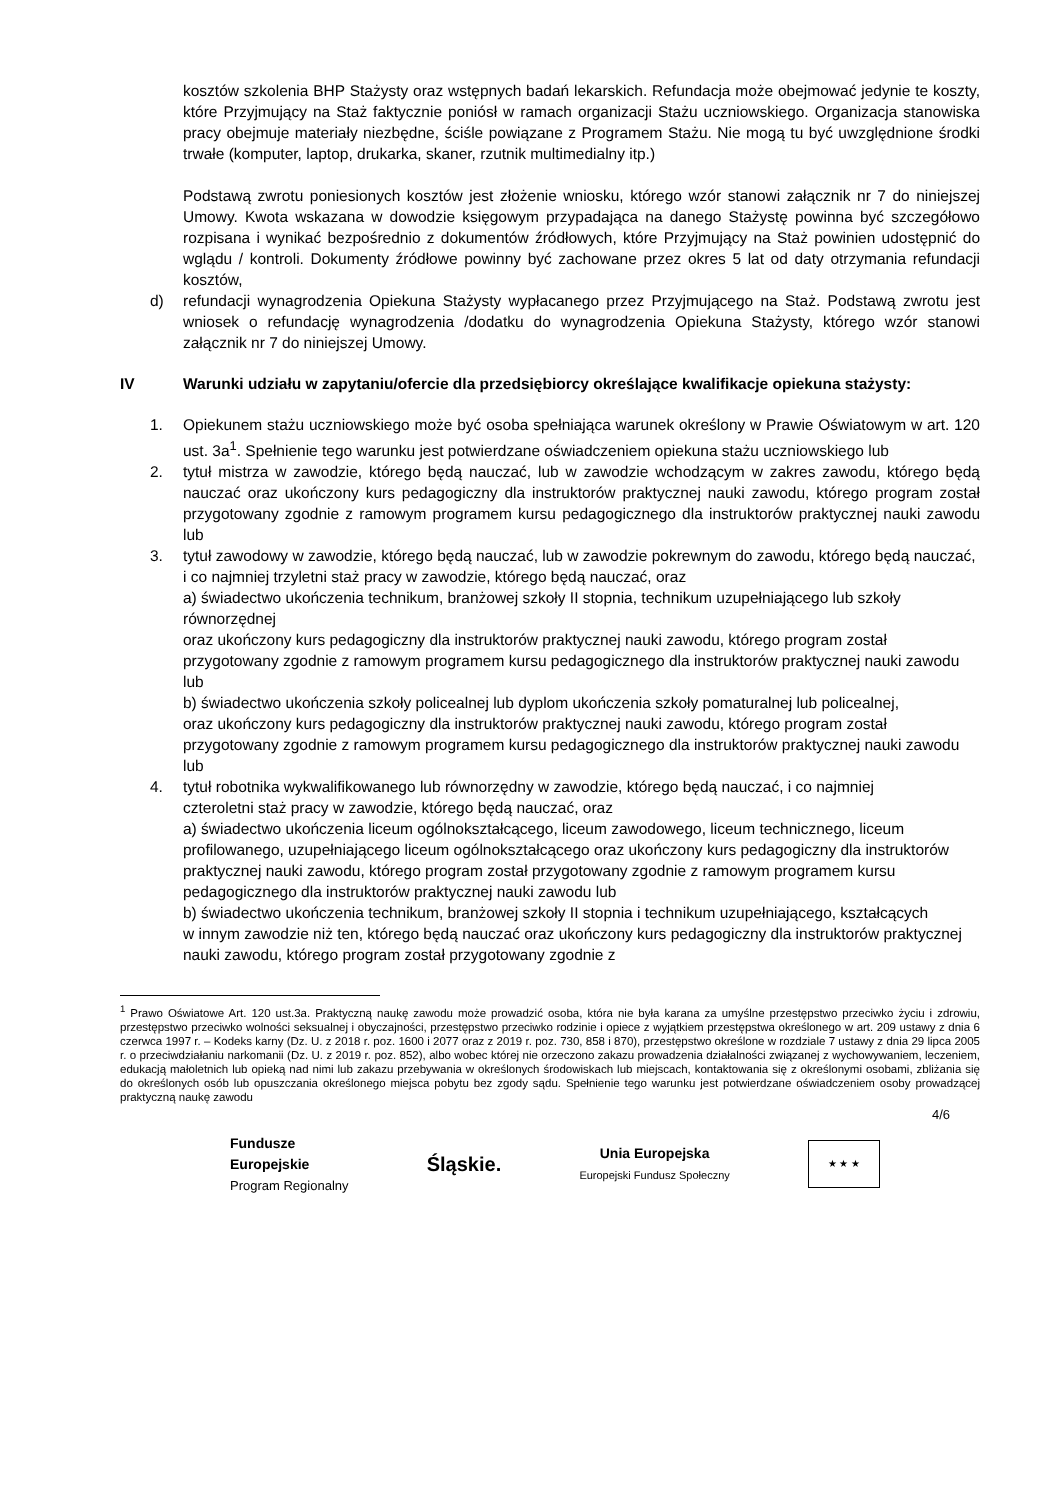kosztów szkolenia BHP Stażysty oraz wstępnych badań lekarskich. Refundacja może obejmować jedynie te koszty, które Przyjmujący na Staż faktycznie poniósł w ramach organizacji Stażu uczniowskiego. Organizacja stanowiska pracy obejmuje materiały niezbędne, ściśle powiązane z Programem Stażu. Nie mogą tu być uwzględnione środki trwałe (komputer, laptop, drukarka, skaner, rzutnik multimedialny itp.)
Podstawą zwrotu poniesionych kosztów jest złożenie wniosku, którego wzór stanowi załącznik nr 7 do niniejszej Umowy. Kwota wskazana w dowodzie księgowym przypadająca na danego Stażystę powinna być szczegółowo rozpisana i wynikać bezpośrednio z dokumentów źródłowych, które Przyjmujący na Staż powinien udostępnić do wglądu / kontroli. Dokumenty źródłowe powinny być zachowane przez okres 5 lat od daty otrzymania refundacji kosztów,
d) refundacji wynagrodzenia Opiekuna Stażysty wypłacanego przez Przyjmującego na Staż. Podstawą zwrotu jest wniosek o refundację wynagrodzenia /dodatku do wynagrodzenia Opiekuna Stażysty, którego wzór stanowi załącznik nr 7 do niniejszej Umowy.
IV Warunki udziału w zapytaniu/ofercie dla przedsiębiorcy określające kwalifikacje opiekuna stażysty:
1. Opiekunem stażu uczniowskiego może być osoba spełniająca warunek określony w Prawie Oświatowym w art. 120 ust. 3a<sup>1</sup>. Spełnienie tego warunku jest potwierdzane oświadczeniem opiekuna stażu uczniowskiego lub
2. tytuł mistrza w zawodzie, którego będą nauczać, lub w zawodzie wchodzącym w zakres zawodu, którego będą nauczać oraz ukończony kurs pedagogiczny dla instruktorów praktycznej nauki zawodu, którego program został przygotowany zgodnie z ramowym programem kursu pedagogicznego dla instruktorów praktycznej nauki zawodu lub
3. tytuł zawodowy w zawodzie, którego będą nauczać, lub w zawodzie pokrewnym do zawodu, którego będą nauczać, i co najmniej trzyletni staż pracy w zawodzie, którego będą nauczać, oraz
a) świadectwo ukończenia technikum, branżowej szkoły II stopnia, technikum uzupełniającego lub szkoły równorzędnej
oraz ukończony kurs pedagogiczny dla instruktorów praktycznej nauki zawodu, którego program został przygotowany zgodnie z ramowym programem kursu pedagogicznego dla instruktorów praktycznej nauki zawodu lub
b) świadectwo ukończenia szkoły policealnej lub dyplom ukończenia szkoły pomaturalnej lub policealnej,
oraz ukończony kurs pedagogiczny dla instruktorów praktycznej nauki zawodu, którego program został przygotowany zgodnie z ramowym programem kursu pedagogicznego dla instruktorów praktycznej nauki zawodu lub
4. tytuł robotnika wykwalifikowanego lub równorzędny w zawodzie, którego będą nauczać, i co najmniej
czteroletni staż pracy w zawodzie, którego będą nauczać, oraz
a) świadectwo ukończenia liceum ogólnokształcącego, liceum zawodowego, liceum technicznego, liceum
profilowanego, uzupełniającego liceum ogólnokształcącego oraz ukończony kurs pedagogiczny dla instruktorów praktycznej nauki zawodu, którego program został przygotowany zgodnie z ramowym programem kursu pedagogicznego dla instruktorów praktycznej nauki zawodu lub
b) świadectwo ukończenia technikum, branżowej szkoły II stopnia i technikum uzupełniającego, kształcących
w innym zawodzie niż ten, którego będą nauczać oraz ukończony kurs pedagogiczny dla instruktorów praktycznej nauki zawodu, którego program został przygotowany zgodnie z
<sup>1</sup> Prawo Oświatowe Art. 120 ust.3a. Praktyczną naukę zawodu może prowadzić osoba, która nie była karana za umyślne przestępstwo przeciwko życiu i zdrowiu, przestępstwo przeciwko wolności seksualnej i obyczajności, przestępstwo przeciwko rodzinie i opiece z wyjątkiem przestępstwa określonego w art. 209 ustawy z dnia 6 czerwca 1997 r. – Kodeks karny (Dz. U. z 2018 r. poz. 1600 i 2077 oraz z 2019 r. poz. 730, 858 i 870), przestępstwo określone w rozdziale 7 ustawy z dnia 29 lipca 2005 r. o przeciwdziałaniu narkomanii (Dz. U. z 2019 r. poz. 852), albo wobec której nie orzeczono zakazu prowadzenia działalności związanej z wychowywaniem, leczeniem, edukacją małoletnich lub opieką nad nimi lub zakazu przebywania w określonych środowiskach lub miejscach, kontaktowania się z określonymi osobami, zbliżania się do określonych osób lub opuszczania określonego miejsca pobytu bez zgody sądu. Spełnienie tego warunku jest potwierdzane oświadczeniem osoby prowadzącej praktyczną naukę zawodu
4/6
Fundusze
Europejskie
Program Regionalny
Śląskie.
Unia Europejska
Europejski Fundusz Społeczny
★ ★ ★